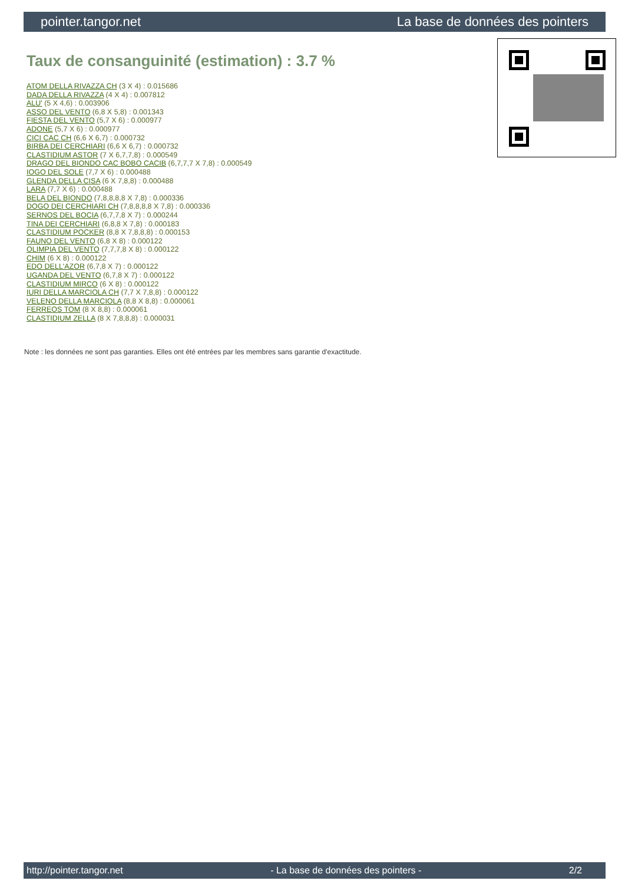pointer.tangor.net La base de données des pointers
Taux de consanguinité (estimation) : 3.7 %
ATOM DELLA RIVAZZA CH (3 X 4) : 0.015686
DADA DELLA RIVAZZA (4 X 4) : 0.007812
ALU' (5 X 4,6) : 0.003906
ASSO DEL VENTO (6,8 X 5,8) : 0.001343
FIESTA DEL VENTO (5,7 X 6) : 0.000977
ADONE (5,7 X 6) : 0.000977
CICI CAC CH (6,6 X 6,7) : 0.000732
BIRBA DEI CERCHIARI (6,6 X 6,7) : 0.000732
CLASTIDIUM ASTOR (7 X 6,7,7,8) : 0.000549
DRAGO DEL BIONDO CAC BOBO CACIB (6,7,7,7 X 7,8) : 0.000549
IOGO DEL SOLE (7,7 X 6) : 0.000488
GLENDA DELLA CISA (6 X 7,8,8) : 0.000488
LARA (7,7 X 6) : 0.000488
BELA DEL BIONDO (7,8,8,8,8 X 7,8) : 0.000336
DOGO DEI CERCHIARI CH (7,8,8,8,8 X 7,8) : 0.000336
SERNOS DEL BOCIA (6,7,7,8 X 7) : 0.000244
TINA DEI CERCHIARI (6,8,8 X 7,8) : 0.000183
CLASTIDIUM POCKER (8,8 X 7,8,8,8) : 0.000153
FAUNO DEL VENTO (6,8 X 8) : 0.000122
OLIMPIA DEL VENTO (7,7,7,8 X 8) : 0.000122
CHIM (6 X 8) : 0.000122
EDO DELL'AZOR (6,7,8 X 7) : 0.000122
UGANDA DEL VENTO (6,7,8 X 7) : 0.000122
CLASTIDIUM MIRCO (6 X 8) : 0.000122
IURI DELLA MARCIOLA CH (7,7 X 7,8,8) : 0.000122
VELENO DELLA MARCIOLA (8,8 X 8,8) : 0.000061
FERREOS TOM (8 X 8,8) : 0.000061
CLASTIDIUM ZELLA (8 X 7,8,8,8) : 0.000031
Note : les données ne sont pas garanties. Elles ont été entrées par les membres sans garantie d'exactitude.
http://pointer.tangor.net - La base de données des pointers - 2/2